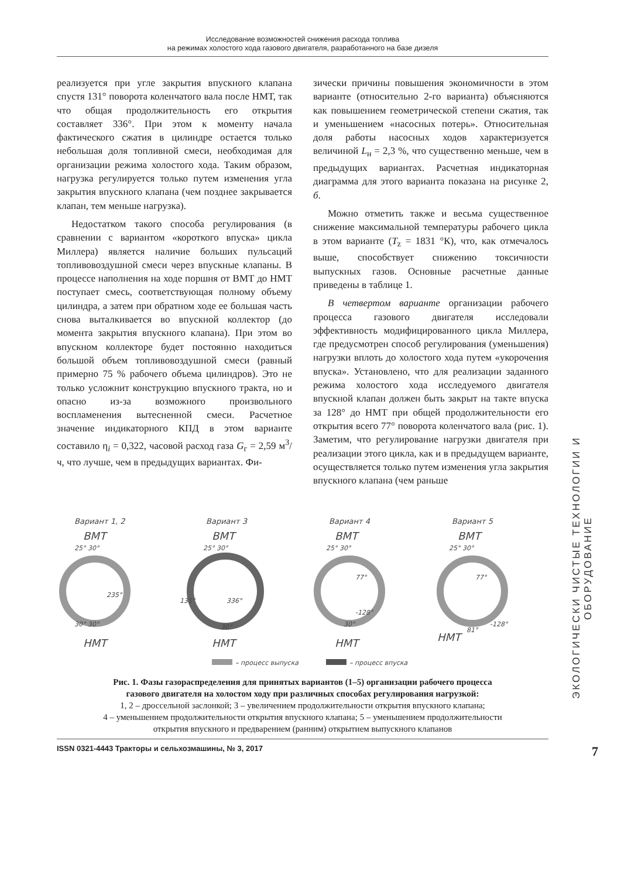Исследование возможностей снижения расхода топлива
на режимах холостого хода газового двигателя, разработанного на базе дизеля
реализуется при угле закрытия впускного клапана спустя 131° поворота коленчатого вала после НМТ, так что общая продолжительность его открытия составляет 336°. При этом к моменту начала фактического сжатия в цилиндре остается только небольшая доля топливной смеси, необходимая для организации режима холостого хода. Таким образом, нагрузка регулируется только путем изменения угла закрытия впускного клапана (чем позднее закрывается клапан, тем меньше нагрузка).
Недостатком такого способа регулирования (в сравнении с вариантом «короткого впуска» цикла Миллера) является наличие больших пульсаций топливовоздушной смеси через впускные клапаны. В процессе наполнения на ходе поршня от ВМТ до НМТ поступает смесь, соответствующая полному объему цилиндра, а затем при обратном ходе ее большая часть снова выталкивается во впускной коллектор (до момента закрытия впускного клапана). При этом во впускном коллекторе будет постоянно находиться большой объем топливовоздушной смеси (равный примерно 75 % рабочего объема цилиндров). Это не только усложнит конструкцию впускного тракта, но и опасно из-за возможного произвольного воспламенения вытесненной смеси. Расчетное значение индикаторного КПД в этом варианте составило η<sub>i</sub> = 0,322, часовой расход газа G<sub>г</sub> = 2,59 м<sup>3</sup>/ч, что лучше, чем в предыдущих вариантах. Фи-
зически причины повышения экономичности в этом варианте (относительно 2-го варианта) объясняются как повышением геометрической степени сжатия, так и уменьшением «насосных потерь». Относительная доля работы насосных ходов характеризуется величиной L<sub>н</sub> = 2,3 %, что существенно меньше, чем в предыдущих вариантах. Расчетная индикаторная диаграмма для этого варианта показана на рисунке 2, б.
Можно отметить также и весьма существенное снижение максимальной температуры рабочего цикла в этом варианте (T<sub>z</sub> = 1831 °К), что, как отмечалось выше, способствует снижению токсичности выпускных газов. Основные расчетные данные приведены в таблице 1.
В четвертом варианте организации рабочего процесса газового двигателя исследовали эффективность модифицированного цикла Миллера, где предусмотрен способ регулирования (уменьшения) нагрузки вплоть до холостого хода путем «укорочения впуска». Установлено, что для реализации заданного режима холостого хода исследуемого двигателя впускной клапан должен быть закрыт на такте впуска за 128° до НМТ при общей продолжительности его открытия всего 77° поворота коленчатого вала (рис. 1). Заметим, что регулирование нагрузки двигателя при реализации этого цикла, как и в предыдущем варианте, осуществляется только путем изменения угла закрытия впускного клапана (чем раньше
Вариант 1, 2
Вариант 3
Вариант 4
Вариант 5
ВМТ
ВМТ
ВМТ
ВМТ
НМТ
НМТ
НМТ
НМТ
25° 30°
25° 30°
25° 30°
25° 30°
235°
336°
-128°
-128°
77°
77°
81°
30°
30° 30°
30°
131°
– процесс выпуска
– процесс впуска
Рис. 1. Фазы газораспределения для принятых вариантов (1–5) организации рабочего процесса
газового двигателя на холостом ходу при различных способах регулирования нагрузкой:
1, 2 – дроссельной заслонкой; 3 – увеличением продолжительности открытия впускного клапана;
4 – уменьшением продолжительности открытия впускного клапана; 5 – уменьшением продолжительности
открытия впускного и предварением (ранним) открытием выпускного клапанов
ЭКОЛОГИЧЕСКИ ЧИСТЫЕ ТЕХНОЛОГИИ И ОБОРУДОВАНИЕ
ISSN 0321-4443 Тракторы и сельхозмашины, № 3, 2017 7